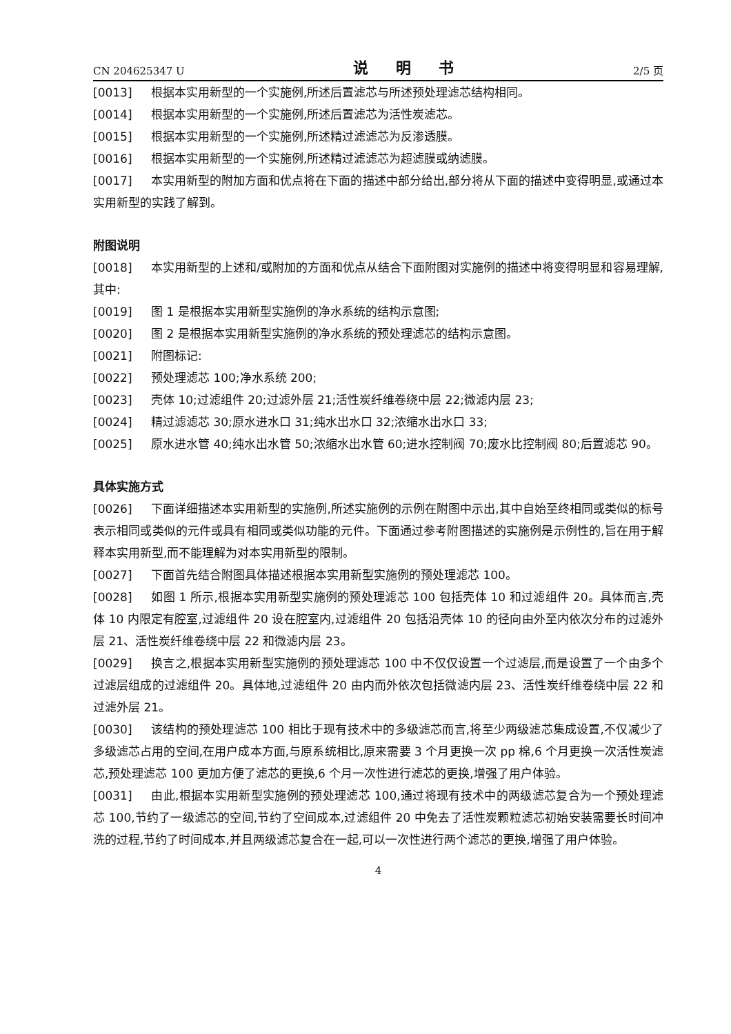CN 204625347 U 说 明 书 2/5 页
[0013] 根据本实用新型的一个实施例,所述后置滤芯与所述预处理滤芯结构相同。
[0014] 根据本实用新型的一个实施例,所述后置滤芯为活性炭滤芯。
[0015] 根据本实用新型的一个实施例,所述精过滤滤芯为反渗透膜。
[0016] 根据本实用新型的一个实施例,所述精过滤滤芯为超滤膜或纳滤膜。
[0017] 本实用新型的附加方面和优点将在下面的描述中部分给出,部分将从下面的描述中变得明显,或通过本实用新型的实践了解到。
附图说明
[0018] 本实用新型的上述和/或附加的方面和优点从结合下面附图对实施例的描述中将变得明显和容易理解,其中:
[0019] 图 1 是根据本实用新型实施例的净水系统的结构示意图;
[0020] 图 2 是根据本实用新型实施例的净水系统的预处理滤芯的结构示意图。
[0021] 附图标记:
[0022] 预处理滤芯 100;净水系统 200;
[0023] 壳体 10;过滤组件 20;过滤外层 21;活性炭纤维卷绕中层 22;微滤内层 23;
[0024] 精过滤滤芯 30;原水进水口 31;纯水出水口 32;浓缩水出水口 33;
[0025] 原水进水管 40;纯水出水管 50;浓缩水出水管 60;进水控制阀 70;废水比控制阀 80;后置滤芯 90。
具体实施方式
[0026] 下面详细描述本实用新型的实施例,所述实施例的示例在附图中示出,其中自始至终相同或类似的标号表示相同或类似的元件或具有相同或类似功能的元件。下面通过参考附图描述的实施例是示例性的,旨在用于解释本实用新型,而不能理解为对本实用新型的限制。
[0027] 下面首先结合附图具体描述根据本实用新型实施例的预处理滤芯 100。
[0028] 如图 1 所示,根据本实用新型实施例的预处理滤芯 100 包括壳体 10 和过滤组件 20。具体而言,壳体 10 内限定有腔室,过滤组件 20 设在腔室内,过滤组件 20 包括沿壳体 10 的径向由外至内依次分布的过滤外层 21、活性炭纤维卷绕中层 22 和微滤内层 23。
[0029] 换言之,根据本实用新型实施例的预处理滤芯 100 中不仅仅设置一个过滤层,而是设置了一个由多个过滤层组成的过滤组件 20。具体地,过滤组件 20 由内而外依次包括微滤内层 23、活性炭纤维卷绕中层 22 和过滤外层 21。
[0030] 该结构的预处理滤芯 100 相比于现有技术中的多级滤芯而言,将至少两级滤芯集成设置,不仅减少了多级滤芯占用的空间,在用户成本方面,与原系统相比,原来需要 3 个月更换一次 pp 棉,6 个月更换一次活性炭滤芯,预处理滤芯 100 更加方便了滤芯的更换,6 个月一次性进行滤芯的更换,增强了用户体验。
[0031] 由此,根据本实用新型实施例的预处理滤芯 100,通过将现有技术中的两级滤芯复合为一个预处理滤芯 100,节约了一级滤芯的空间,节约了空间成本,过滤组件 20 中免去了活性炭颗粒滤芯初始安装需要长时间冲洗的过程,节约了时间成本,并且两级滤芯复合在一起,可以一次性进行两个滤芯的更换,增强了用户体验。
4